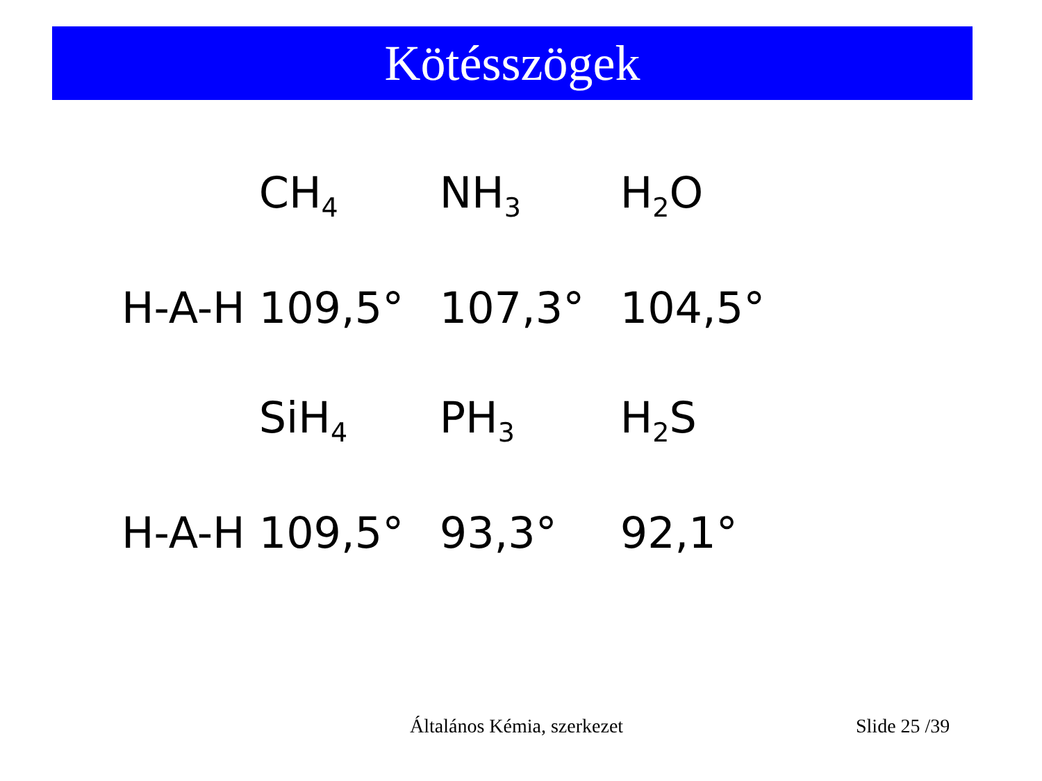Kötésszögek
| | CH<sub>4</sub> | NH<sub>3</sub> | H<sub>2</sub>O |
| H-A-H | 109,5° | 107,3° | 104,5° |
| | SiH<sub>4</sub> | PH<sub>3</sub> | H<sub>2</sub>S |
| H-A-H | 109,5° | 93,3° | 92,1° |
Általános Kémia, szerkezet Slide 25 /39